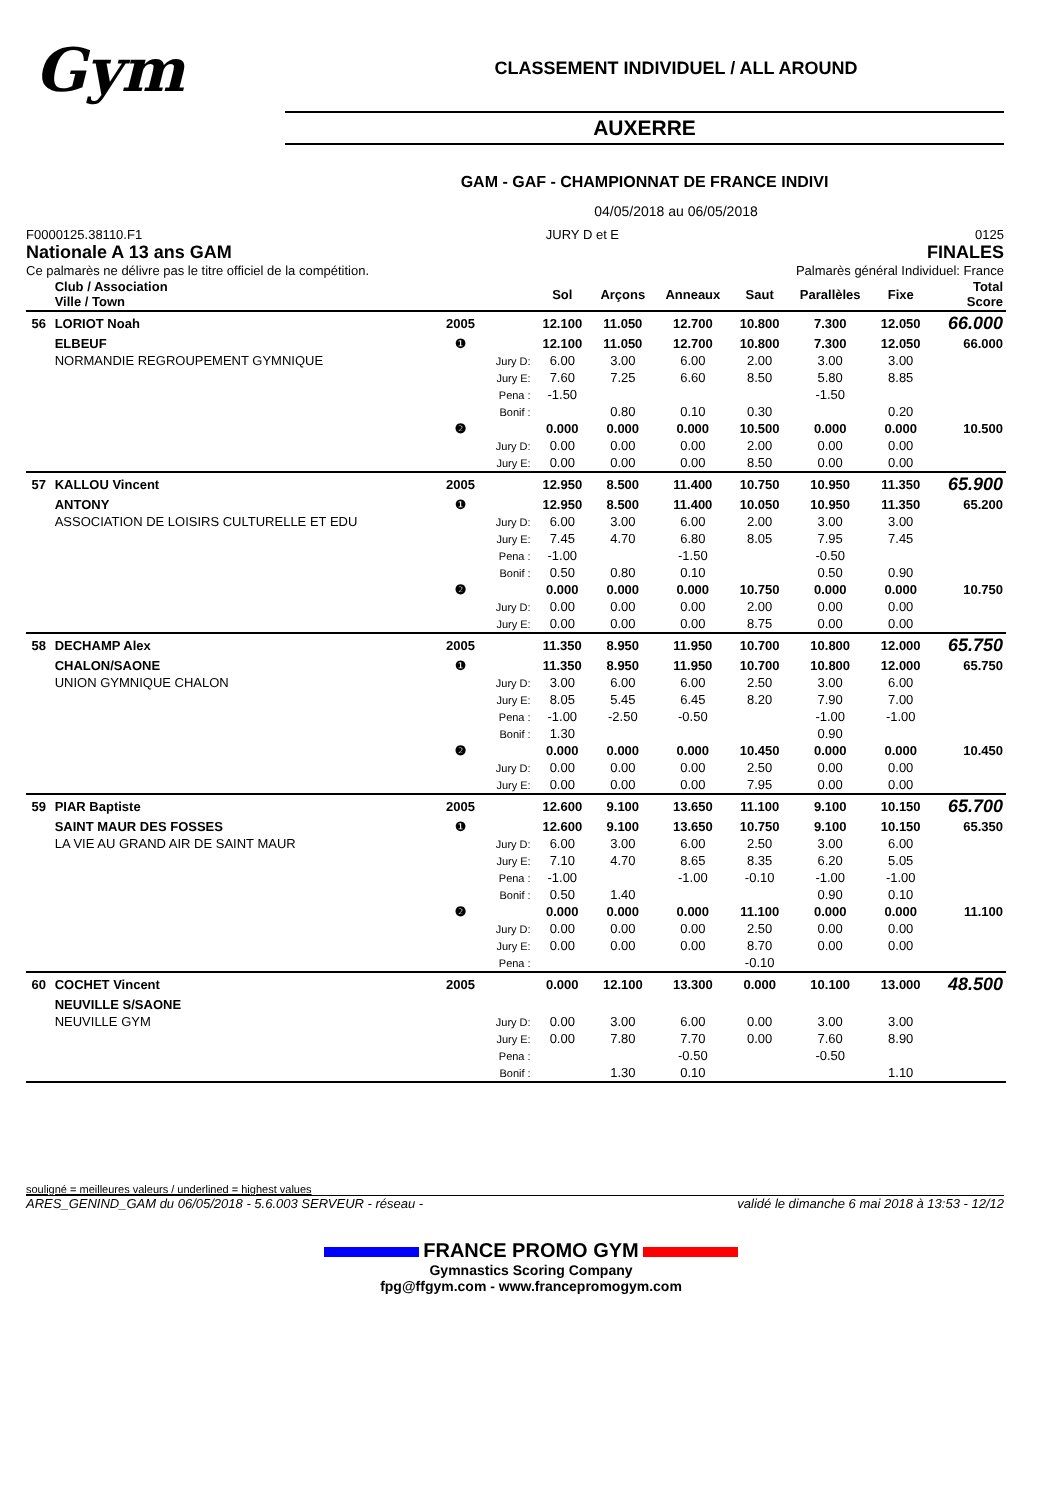Gym
CLASSEMENT INDIVIDUEL / ALL AROUND
AUXERRE
GAM - GAF - CHAMPIONNAT DE FRANCE INDIVI
04/05/2018 au 06/05/2018
F0000125.38110.F1
Nationale A 13 ans GAM
Ce palmarès ne délivre pas le titre officiel de la compétition.
JURY D et E 0125
FINALES
Palmarès général Individuel: France
| | Club / Association Ville / Town | | | Sol | Arçons | Anneaux | Saut | Parallèles | Fixe | Total Score |
| --- | --- | --- | --- | --- | --- | --- | --- | --- | --- | --- |
| 56 | LORIOT Noah | 2005 | | 12.100 | 11.050 | 12.700 | 10.800 | 7.300 | 12.050 | 66.000 |
| | ELBEUF | ❶ | | 12.100 | 11.050 | 12.700 | 10.800 | 7.300 | 12.050 | 66.000 |
| | NORMANDIE REGROUPEMENT GYMNIQUE | | Jury D: | 6.00 | 3.00 | 6.00 | 2.00 | 3.00 | 3.00 | |
| | | | Jury E: | 7.60 | 7.25 | 6.60 | 8.50 | 5.80 | 8.85 | |
| | | | Pena : | -1.50 | | | | -1.50 | | |
| | | | Bonif : | | 0.80 | 0.10 | 0.30 | | 0.20 | |
| | | ❷ | | 0.000 | 0.000 | 0.000 | 10.500 | 0.000 | 0.000 | 10.500 |
| | | | Jury D: | 0.00 | 0.00 | 0.00 | 2.00 | 0.00 | 0.00 | |
| | | | Jury E: | 0.00 | 0.00 | 0.00 | 8.50 | 0.00 | 0.00 | |
| 57 | KALLOU Vincent | 2005 | | 12.950 | 8.500 | 11.400 | 10.750 | 10.950 | 11.350 | 65.900 |
| | ANTONY | ❶ | | 12.950 | 8.500 | 11.400 | 10.050 | 10.950 | 11.350 | 65.200 |
| | ASSOCIATION DE LOISIRS CULTURELLE ET EDU | | Jury D: | 6.00 | 3.00 | 6.00 | 2.00 | 3.00 | 3.00 | |
| | | | Jury E: | 7.45 | 4.70 | 6.80 | 8.05 | 7.95 | 7.45 | |
| | | | Pena : | -1.00 | | -1.50 | | -0.50 | | |
| | | | Bonif : | 0.50 | 0.80 | 0.10 | | 0.50 | 0.90 | |
| | | ❷ | | 0.000 | 0.000 | 0.000 | 10.750 | 0.000 | 0.000 | 10.750 |
| | | | Jury D: | 0.00 | 0.00 | 0.00 | 2.00 | 0.00 | 0.00 | |
| | | | Jury E: | 0.00 | 0.00 | 0.00 | 8.75 | 0.00 | 0.00 | |
| 58 | DECHAMP Alex | 2005 | | 11.350 | 8.950 | 11.950 | 10.700 | 10.800 | 12.000 | 65.750 |
| | CHALON/SAONE | ❶ | | 11.350 | 8.950 | 11.950 | 10.700 | 10.800 | 12.000 | 65.750 |
| | UNION GYMNIQUE CHALON | | Jury D: | 3.00 | 6.00 | 6.00 | 2.50 | 3.00 | 6.00 | |
| | | | Jury E: | 8.05 | 5.45 | 6.45 | 8.20 | 7.90 | 7.00 | |
| | | | Pena : | -1.00 | -2.50 | -0.50 | | -1.00 | -1.00 | |
| | | | Bonif : | 1.30 | | | | 0.90 | | |
| | | ❷ | | 0.000 | 0.000 | 0.000 | 10.450 | 0.000 | 0.000 | 10.450 |
| | | | Jury D: | 0.00 | 0.00 | 0.00 | 2.50 | 0.00 | 0.00 | |
| | | | Jury E: | 0.00 | 0.00 | 0.00 | 7.95 | 0.00 | 0.00 | |
| 59 | PIAR Baptiste | 2005 | | 12.600 | 9.100 | 13.650 | 11.100 | 9.100 | 10.150 | 65.700 |
| | SAINT MAUR DES FOSSES | ❶ | | 12.600 | 9.100 | 13.650 | 10.750 | 9.100 | 10.150 | 65.350 |
| | LA VIE AU GRAND AIR DE SAINT MAUR | | Jury D: | 6.00 | 3.00 | 6.00 | 2.50 | 3.00 | 6.00 | |
| | | | Jury E: | 7.10 | 4.70 | 8.65 | 8.35 | 6.20 | 5.05 | |
| | | | Pena : | -1.00 | | -1.00 | -0.10 | -1.00 | -1.00 | |
| | | | Bonif : | 0.50 | 1.40 | | | 0.90 | 0.10 | |
| | | ❷ | | 0.000 | 0.000 | 0.000 | 11.100 | 0.000 | 0.000 | 11.100 |
| | | | Jury D: | 0.00 | 0.00 | 0.00 | 2.50 | 0.00 | 0.00 | |
| | | | Jury E: | 0.00 | 0.00 | 0.00 | 8.70 | 0.00 | 0.00 | |
| | | | Pena : | | | | -0.10 | | | |
| 60 | COCHET Vincent | 2005 | | 0.000 | 12.100 | 13.300 | 0.000 | 10.100 | 13.000 | 48.500 |
| | NEUVILLE S/SAONE | | | | | | | | | |
| | NEUVILLE GYM | | Jury D: | 0.00 | 3.00 | 6.00 | 0.00 | 3.00 | 3.00 | |
| | | | Jury E: | 0.00 | 7.80 | 7.70 | 0.00 | 7.60 | 8.90 | |
| | | | Pena : | | | -0.50 | | -0.50 | | |
| | | | Bonif : | | 1.30 | 0.10 | | | 1.10 | |
souligné = meilleures valeurs / underlined = highest values
ARES_GENIND_GAM du 06/05/2018 - 5.6.003 SERVEUR - réseau - validé le dimanche 6 mai 2018 à 13:53 - 12/12
FRANCE PROMO GYM
Gymnastics Scoring Company
fpg@ffgym.com - www.francepromogym.com